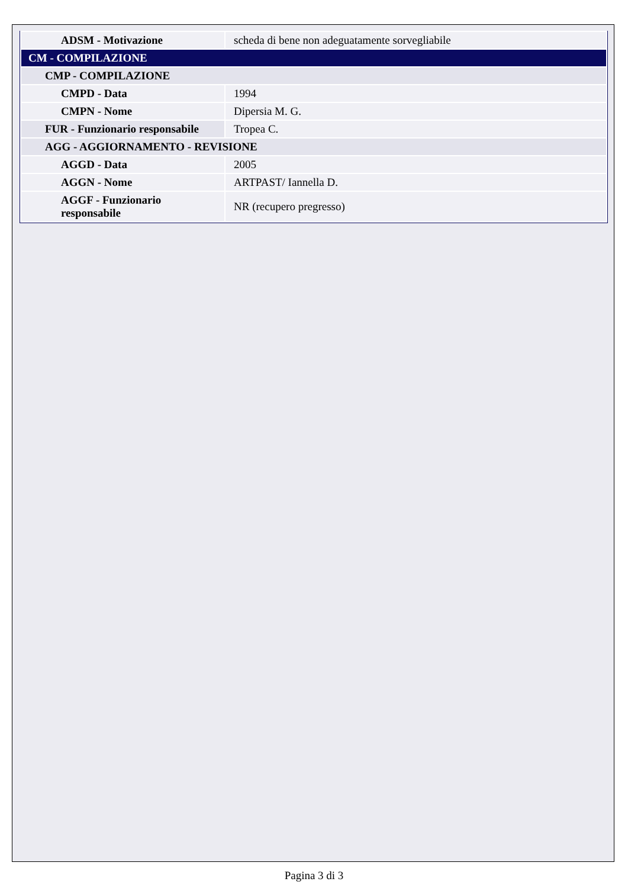| ADSM - Motivazione | scheda di bene non adeguatamente sorvegliabile |
| CM - COMPILAZIONE | |
| CMP - COMPILAZIONE | |
| CMPD - Data | 1994 |
| CMPN - Nome | Dipersia M. G. |
| FUR - Funzionario responsabile | Tropea C. |
| AGG - AGGIORNAMENTO - REVISIONE | |
| AGGD - Data | 2005 |
| AGGN - Nome | ARTPAST/ Iannella D. |
| AGGF - Funzionario responsabile | NR (recupero pregresso) |
Pagina 3 di 3